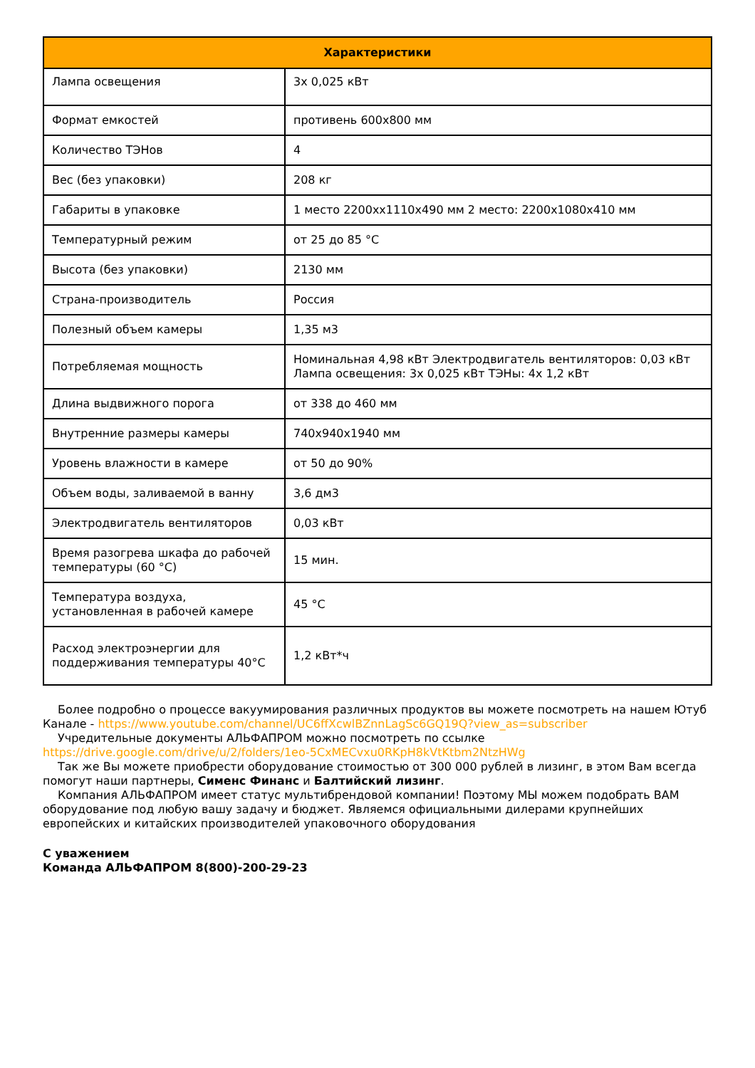| Характеристики | |
| --- | --- |
| Лампа освещения | 3x 0,025 кВт |
| Формат емкостей | противень 600x800 мм |
| Количество ТЭНов | 4 |
| Вес (без упаковки) | 208 кг |
| Габариты в упаковке | 1 место 2200хх1110х490 мм 2 место: 2200х1080х410 мм |
| Температурный режим | от 25 до 85 °С |
| Высота (без упаковки) | 2130 мм |
| Страна-производитель | Россия |
| Полезный объем камеры | 1,35 м3 |
| Потребляемая мощность | Номинальная 4,98 кВт Электродвигатель вентиляторов: 0,03 кВт Лампа освещения: 3х 0,025 кВт ТЭНы: 4х 1,2 кВт |
| Длина выдвижного порога | от 338 до 460 мм |
| Внутренние размеры камеры | 740х940х1940 мм |
| Уровень влажности в камере | от 50 до 90% |
| Объем воды, заливаемой в ванну | 3,6 дм3 |
| Электродвигатель вентиляторов | 0,03 кВт |
| Время разогрева шкафа до рабочей температуры (60 °С) | 15 мин. |
| Температура воздуха, установленная в рабочей камере | 45 °С |
| Расход электроэнергии для поддерживания температуры 40°С | 1,2 кВт*ч |
Более подробно о процессе вакуумирования различных продуктов вы можете посмотреть на нашем Ютуб Канале - https://www.youtube.com/channel/UC6ffXcwlBZnnLagSc6GQ19Q?view_as=subscriber
Учредительные документы АЛЬФАПРОМ можно посмотреть по ссылке https://drive.google.com/drive/u/2/folders/1eo-5CxMECvxu0RKpH8kVtKtbm2NtzHWg
Так же Вы можете приобрести оборудование стоимостью от 300 000 рублей в лизинг, в этом Вам всегда помогут наши партнеры, Сименс Финанс и Балтийский лизинг.
Компания АЛЬФАПРОМ имеет статус мультибрендовой компании! Поэтому МЫ можем подобрать ВАМ оборудование под любую вашу задачу и бюджет. Являемся официальными дилерами крупнейших европейских и китайских производителей упаковочного оборудования
С уважением
Команда АЛЬФАПРОМ 8(800)-200-29-23